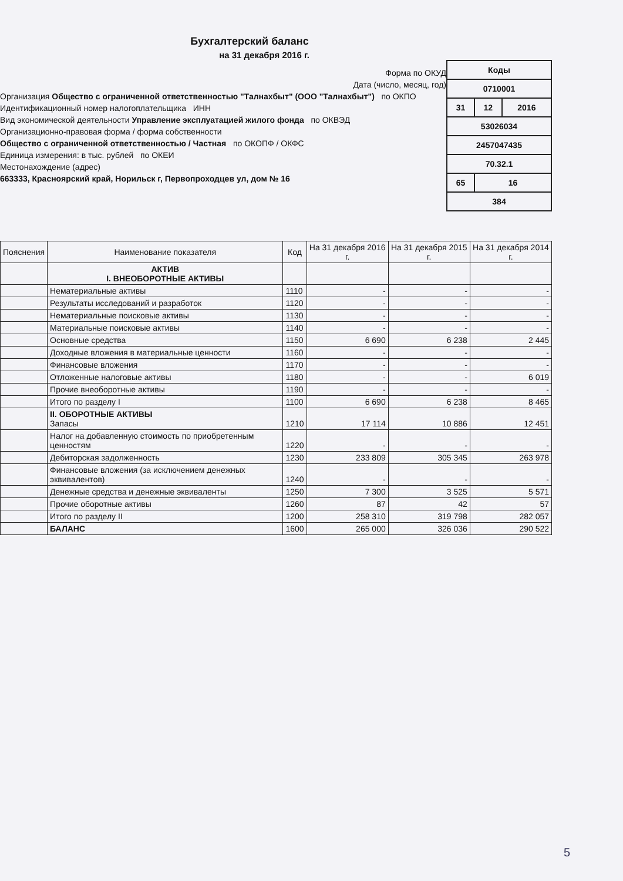Бухгалтерский баланс
на 31 декабря 2016 г.
Форма по ОКУД
Дата (число, месяц, год)
Организация Общество с ограниченной ответственностью "Талнахбыт" (ООО "Талнахбыт") по ОКПО
Идентификационный номер налогоплательщика ИНН
Вид экономической деятельности Управление эксплуатацией жилого фонда по ОКВЭД
Организационно-правовая форма / форма собственности
Общество с ограниченной ответственностью / Частная по ОКОПФ / ОКФС
Единица измерения: в тыс. рублей по ОКЕИ
Местонахождение (адрес)
663333, Красноярский край, Норильск г, Первопроходцев ул, дом № 16
| Коды | | |
| 0710001 | | |
| 31 | 12 | 2016 |
| 53026034 | | |
| 2457047435 | | |
| 70.32.1 | | |
| 65 | 16 | |
| 384 | | |
| Пояснения | Наименование показателя | Код | На 31 декабря 2016 г. | На 31 декабря 2015 г. | На 31 декабря 2014 г. |
| --- | --- | --- | --- | --- | --- |
| | АКТИВ I. ВНЕОБОРОТНЫЕ АКТИВЫ | | | | |
| | Нематериальные активы | 1110 | - | - | - |
| | Результаты исследований и разработок | 1120 | - | - | - |
| | Нематериальные поисковые активы | 1130 | - | - | - |
| | Материальные поисковые активы | 1140 | - | - | - |
| | Основные средства | 1150 | 6 690 | 6 238 | 2 445 |
| | Доходные вложения в материальные ценности | 1160 | - | - | - |
| | Финансовые вложения | 1170 | - | - | - |
| | Отложенные налоговые активы | 1180 | - | - | 6 019 |
| | Прочие внеоборотные активы | 1190 | - | - | - |
| | Итого по разделу I | 1100 | 6 690 | 6 238 | 8 465 |
| | II. ОБОРОТНЫЕ АКТИВЫ Запасы | 1210 | 17 114 | 10 886 | 12 451 |
| | Налог на добавленную стоимость по приобретенным ценностям | 1220 | - | - | - |
| | Дебиторская задолженность | 1230 | 233 809 | 305 345 | 263 978 |
| | Финансовые вложения (за исключением денежных эквивалентов) | 1240 | - | - | - |
| | Денежные средства и денежные эквиваленты | 1250 | 7 300 | 3 525 | 5 571 |
| | Прочие оборотные активы | 1260 | 87 | 42 | 57 |
| | Итого по разделу II | 1200 | 258 310 | 319 798 | 282 057 |
| | БАЛАНС | 1600 | 265 000 | 326 036 | 290 522 |
5